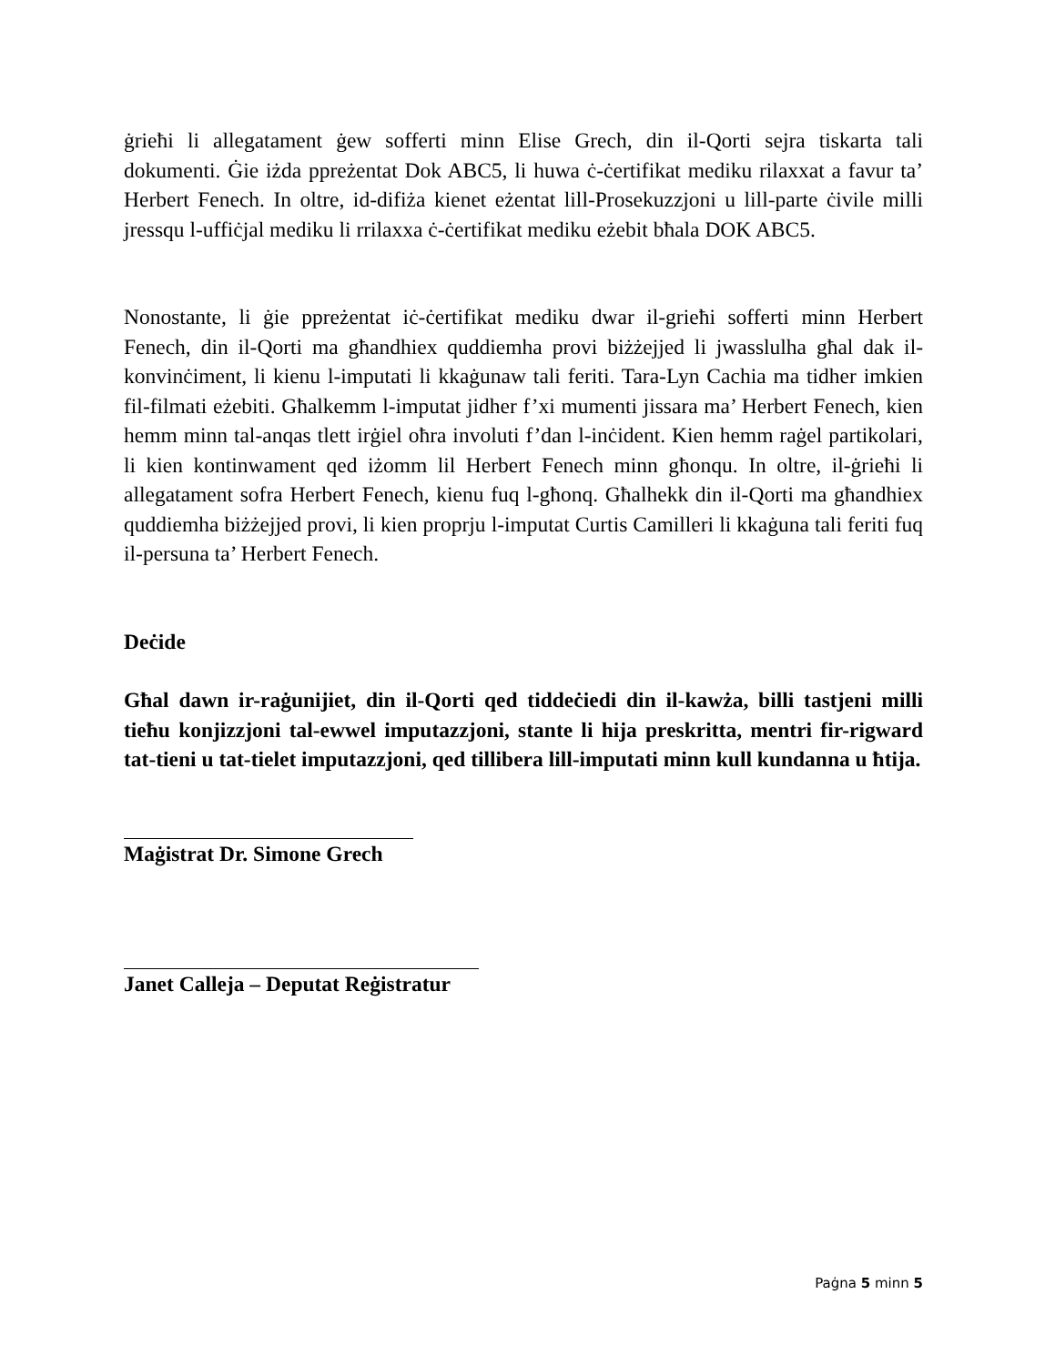ġrieħi li allegatament ġew sofferti minn Elise Grech, din il-Qorti sejra tiskarta tali dokumenti. Ġie iżda ppreżentat Dok ABC5, li huwa ċ-ċertifikat mediku rilaxxat a favur ta’ Herbert Fenech. In oltre, id-difiża kienet eżentat lill-Prosekuzzjoni u lill-parte ċivile milli jressqu l-uffiċjal mediku li rrilaxxa ċ-ċertifikat mediku eżebit bħala DOK ABC5.
Nonostante, li ġie ppreżentat iċ-ċertifikat mediku dwar il-grieħi sofferti minn Herbert Fenech, din il-Qorti ma għandhiex quddiemha provi biżżejjed li jwasslulha għal dak il-konvinċiment, li kienu l-imputati li kkaġunaw tali feriti. Tara-Lyn Cachia ma tidher imkien fil-filmati eżebiti. Għalkemm l-imputat jidher f’xi mumenti jissara ma’ Herbert Fenech, kien hemm minn tal-anqas tlett irġiel oħra involuti f’dan l-inċident. Kien hemm raġel partikolari, li kien kontinwament qed iżomm lil Herbert Fenech minn għonqu. In oltre, il-ġrieħi li allegatament sofra Herbert Fenech, kienu fuq l-għonq. Għalhekk din il-Qorti ma għandhiex quddiemha biżżejjed provi, li kien proprju l-imputat Curtis Camilleri li kkaġuna tali feriti fuq il-persuna ta’ Herbert Fenech.
Deċide
Għal dawn ir-raġunijiet, din il-Qorti qed tiddeċiedi din il-kawża, billi tastjeni milli tieħu konjizzjoni tal-ewwel imputazzjoni, stante li hija preskritta, mentri fir-rigward tat-tieni u tat-tielet imputazzjoni, qed tillibera lill-imputati minn kull kundanna u ħtija.
Maġistrat Dr. Simone Grech
Janet Calleja – Deputat Reġistratur
Paġna 5 minn 5